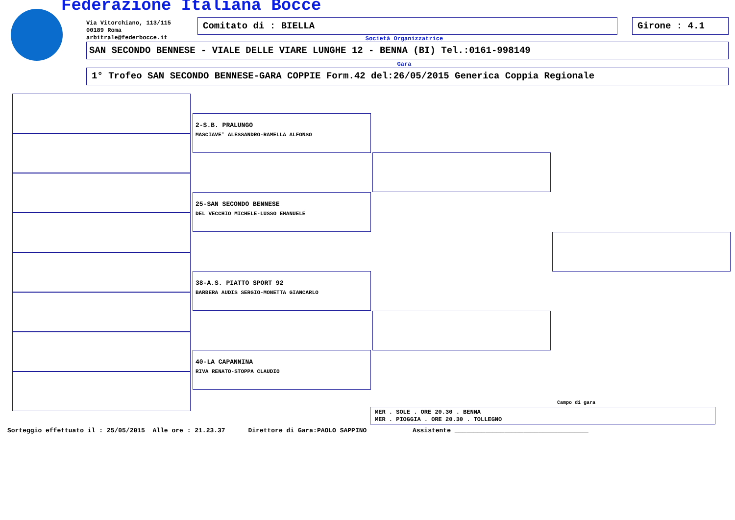Federazione Italiana Bocce
Via Vitorchiano, 113/115
00189 Roma
arbitrale@federbocce.it
Comitato di : BIELLA Girone : 4.1
Società Organizzatrice
SAN SECONDO BENNESE - VIALE DELLE VIARE LUNGHE 12 - BENNA (BI) Tel.:0161-998149
Gara
1° Trofeo SAN SECONDO BENNESE-GARA COPPIE Form.42 del:26/05/2015 Generica Coppia Regionale
2-S.B. PRALUNGO
MASCIAVE' ALESSANDRO-RAMELLA ALFONSO
25-SAN SECONDO BENNESE
DEL VECCHIO MICHELE-LUSSO EMANUELE
38-A.S. PIATTO SPORT 92
BARBERA AUDIS SERGIO-MONETTA GIANCARLO
40-LA CAPANNINA
RIVA RENATO-STOPPA CLAUDIO
Campo di gara
MER . SOLE . ORE 20.30 . BENNA
MER . PIOGGIA . ORE 20.30 . TOLLEGNO
Sorteggio effettuato il : 25/05/2015 Alle ore : 21.23.37 Direttore di Gara:PAOLO SAPPINO Assistente ___________________________________